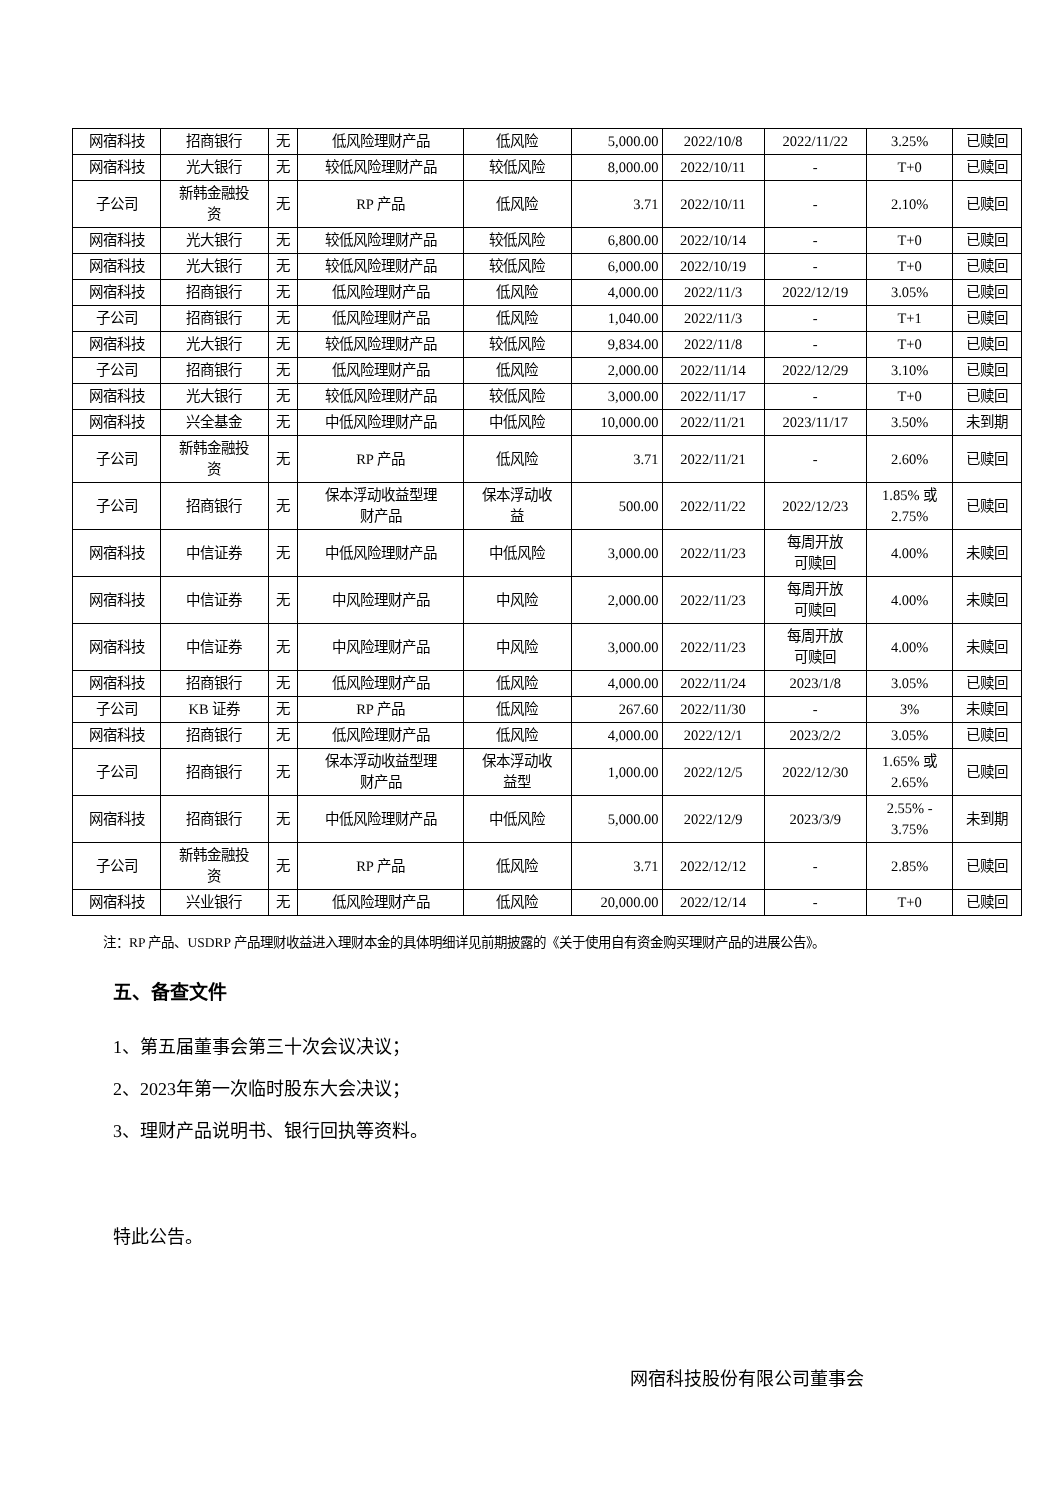| 网宿科技 | 招商银行 | 无 | 低风险理财产品 | 低风险 | 5,000.00 | 2022/10/8 | 2022/11/22 | 3.25% | 已赎回 |
| 网宿科技 | 光大银行 | 无 | 较低风险理财产品 | 较低风险 | 8,000.00 | 2022/10/11 | - | T+0 | 已赎回 |
| 子公司 | 新韩金融投 资 | 无 | RP 产品 | 低风险 | 3.71 | 2022/10/11 | - | 2.10% | 已赎回 |
| 网宿科技 | 光大银行 | 无 | 较低风险理财产品 | 较低风险 | 6,800.00 | 2022/10/14 | - | T+0 | 已赎回 |
| 网宿科技 | 光大银行 | 无 | 较低风险理财产品 | 较低风险 | 6,000.00 | 2022/10/19 | - | T+0 | 已赎回 |
| 网宿科技 | 招商银行 | 无 | 低风险理财产品 | 低风险 | 4,000.00 | 2022/11/3 | 2022/12/19 | 3.05% | 已赎回 |
| 子公司 | 招商银行 | 无 | 低风险理财产品 | 低风险 | 1,040.00 | 2022/11/3 | - | T+1 | 已赎回 |
| 网宿科技 | 光大银行 | 无 | 较低风险理财产品 | 较低风险 | 9,834.00 | 2022/11/8 | - | T+0 | 已赎回 |
| 子公司 | 招商银行 | 无 | 低风险理财产品 | 低风险 | 2,000.00 | 2022/11/14 | 2022/12/29 | 3.10% | 已赎回 |
| 网宿科技 | 光大银行 | 无 | 较低风险理财产品 | 较低风险 | 3,000.00 | 2022/11/17 | - | T+0 | 已赎回 |
| 网宿科技 | 兴全基金 | 无 | 中低风险理财产品 | 中低风险 | 10,000.00 | 2022/11/21 | 2023/11/17 | 3.50% | 未到期 |
| 子公司 | 新韩金融投 资 | 无 | RP 产品 | 低风险 | 3.71 | 2022/11/21 | - | 2.60% | 已赎回 |
| 子公司 | 招商银行 | 无 | 保本浮动收益型理 财产品 | 保本浮动收 益 | 500.00 | 2022/11/22 | 2022/12/23 | 1.85% 或 2.75% | 已赎回 |
| 网宿科技 | 中信证券 | 无 | 中低风险理财产品 | 中低风险 | 3,000.00 | 2022/11/23 | 每周开放 可赎回 | 4.00% | 未赎回 |
| 网宿科技 | 中信证券 | 无 | 中风险理财产品 | 中风险 | 2,000.00 | 2022/11/23 | 每周开放 可赎回 | 4.00% | 未赎回 |
| 网宿科技 | 中信证券 | 无 | 中风险理财产品 | 中风险 | 3,000.00 | 2022/11/23 | 每周开放 可赎回 | 4.00% | 未赎回 |
| 网宿科技 | 招商银行 | 无 | 低风险理财产品 | 低风险 | 4,000.00 | 2022/11/24 | 2023/1/8 | 3.05% | 已赎回 |
| 子公司 | KB 证券 | 无 | RP 产品 | 低风险 | 267.60 | 2022/11/30 | - | 3% | 未赎回 |
| 网宿科技 | 招商银行 | 无 | 低风险理财产品 | 低风险 | 4,000.00 | 2022/12/1 | 2023/2/2 | 3.05% | 已赎回 |
| 子公司 | 招商银行 | 无 | 保本浮动收益型理 财产品 | 保本浮动收 益型 | 1,000.00 | 2022/12/5 | 2022/12/30 | 1.65% 或 2.65% | 已赎回 |
| 网宿科技 | 招商银行 | 无 | 中低风险理财产品 | 中低风险 | 5,000.00 | 2022/12/9 | 2023/3/9 | 2.55% - 3.75% | 未到期 |
| 子公司 | 新韩金融投 资 | 无 | RP 产品 | 低风险 | 3.71 | 2022/12/12 | - | 2.85% | 已赎回 |
| 网宿科技 | 兴业银行 | 无 | 低风险理财产品 | 低风险 | 20,000.00 | 2022/12/14 | - | T+0 | 已赎回 |
注：RP 产品、USDRP 产品理财收益进入理财本金的具体明细详见前期披露的《关于使用自有资金购买理财产品的进展公告》。
五、备查文件
1、第五届董事会第三十次会议决议；
2、2023年第一次临时股东大会决议；
3、理财产品说明书、银行回执等资料。
特此公告。
网宿科技股份有限公司董事会